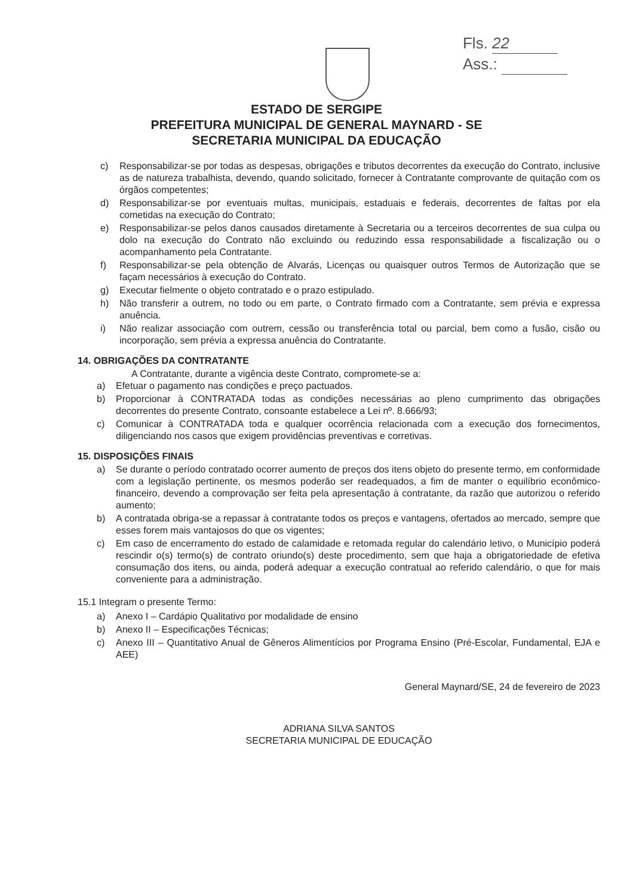Fls. 22
Ass.:
ESTADO DE SERGIPE
PREFEITURA MUNICIPAL DE GENERAL MAYNARD - SE
SECRETARIA MUNICIPAL DA EDUCAÇÃO
c) Responsabilizar-se por todas as despesas, obrigações e tributos decorrentes da execução do Contrato, inclusive as de natureza trabalhista, devendo, quando solicitado, fornecer à Contratante comprovante de quitação com os órgãos competentes;
d) Responsabilizar-se por eventuais multas, municipais, estaduais e federais, decorrentes de faltas por ela cometidas na execução do Contrato;
e) Responsabilizar-se pelos danos causados diretamente à Secretaria ou a terceiros decorrentes de sua culpa ou dolo na execução do Contrato não excluindo ou reduzindo essa responsabilidade a fiscalização ou o acompanhamento pela Contratante.
f) Responsabilizar-se pela obtenção de Alvarás, Licenças ou quaisquer outros Termos de Autorização que se façam necessários à execução do Contrato.
g) Executar fielmente o objeto contratado e o prazo estipulado.
h) Não transferir a outrem, no todo ou em parte, o Contrato firmado com a Contratante, sem prévia e expressa anuência.
i) Não realizar associação com outrem, cessão ou transferência total ou parcial, bem como a fusão, cisão ou incorporação, sem prévia a expressa anuência do Contratante.
14. OBRIGAÇÕES DA CONTRATANTE
A Contratante, durante a vigência deste Contrato, compromete-se a:
a) Efetuar o pagamento nas condições e preço pactuados.
b) Proporcionar à CONTRATADA todas as condições necessárias ao pleno cumprimento das obrigações decorrentes do presente Contrato, consoante estabelece a Lei nº. 8.666/93;
c) Comunicar à CONTRATADA toda e qualquer ocorrência relacionada com a execução dos fornecimentos, diligenciando nos casos que exigem providências preventivas e corretivas.
15. DISPOSIÇÕES FINAIS
a) Se durante o período contratado ocorrer aumento de preços dos itens objeto do presente termo, em conformidade com a legislação pertinente, os mesmos poderão ser readequados, a fim de manter o equilíbrio econômico-financeiro, devendo a comprovação ser feita pela apresentação à contratante, da razão que autorizou o referido aumento;
b) A contratada obriga-se a repassar à contratante todos os preços e vantagens, ofertados ao mercado, sempre que esses forem mais vantajosos do que os vigentes;
c) Em caso de encerramento do estado de calamidade e retomada regular do calendário letivo, o Município poderá rescindir o(s) termo(s) de contrato oriundo(s) deste procedimento, sem que haja a obrigatoriedade de efetiva consumação dos itens, ou ainda, poderá adequar a execução contratual ao referido calendário, o que for mais conveniente para a administração.
15.1 Integram o presente Termo:
a) Anexo I – Cardápio Qualitativo por modalidade de ensino
b) Anexo II – Especificações Técnicas;
c) Anexo III – Quantitativo Anual de Gêneros Alimentícios por Programa Ensino (Pré-Escolar, Fundamental, EJA e AEE)
General Maynard/SE, 24 de fevereiro de 2023
ADRIANA SILVA SANTOS
SECRETARIA MUNICIPAL DE EDUCAÇÃO